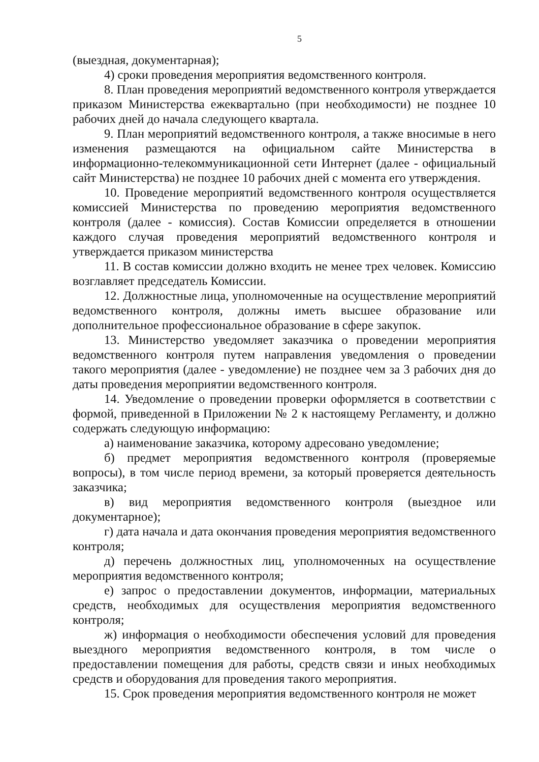5
(выездная, документарная);
4) сроки проведения мероприятия ведомственного контроля.
8. План проведения мероприятий ведомственного контроля утверждается приказом Министерства ежеквартально (при необходимости) не позднее 10 рабочих дней до начала следующего квартала.
9. План мероприятий ведомственного контроля, а также вносимые в него изменения размещаются на официальном сайте Министерства в информационно-телекоммуникационной сети Интернет (далее - официальный сайт Министерства) не позднее 10 рабочих дней с момента его утверждения.
10. Проведение мероприятий ведомственного контроля осуществляется комиссией Министерства по проведению мероприятия ведомственного контроля (далее - комиссия). Состав Комиссии определяется в отношении каждого случая проведения мероприятий ведомственного контроля и утверждается приказом министерства
11. В состав комиссии должно входить не менее трех человек. Комиссию возглавляет председатель Комиссии.
12. Должностные лица, уполномоченные на осуществление мероприятий ведомственного контроля, должны иметь высшее образование или дополнительное профессиональное образование в сфере закупок.
13. Министерство уведомляет заказчика о проведении мероприятия ведомственного контроля путем направления уведомления о проведении такого мероприятия (далее - уведомление) не позднее чем за 3 рабочих дня до даты проведения мероприятии ведомственного контроля.
14. Уведомление о проведении проверки оформляется в соответствии с формой, приведенной в Приложении № 2 к настоящему Регламенту, и должно содержать следующую информацию:
а) наименование заказчика, которому адресовано уведомление;
б) предмет мероприятия ведомственного контроля (проверяемые вопросы), в том числе период времени, за который проверяется деятельность заказчика;
в) вид мероприятия ведомственного контроля (выездное или документарное);
г) дата начала и дата окончания проведения мероприятия ведомственного контроля;
д) перечень должностных лиц, уполномоченных на осуществление мероприятия ведомственного контроля;
е) запрос о предоставлении документов, информации, материальных средств, необходимых для осуществления мероприятия ведомственного контроля;
ж) информация о необходимости обеспечения условий для проведения выездного мероприятия ведомственного контроля, в том числе о предоставлении помещения для работы, средств связи и иных необходимых средств и оборудования для проведения такого мероприятия.
15. Срок проведения мероприятия ведомственного контроля не может